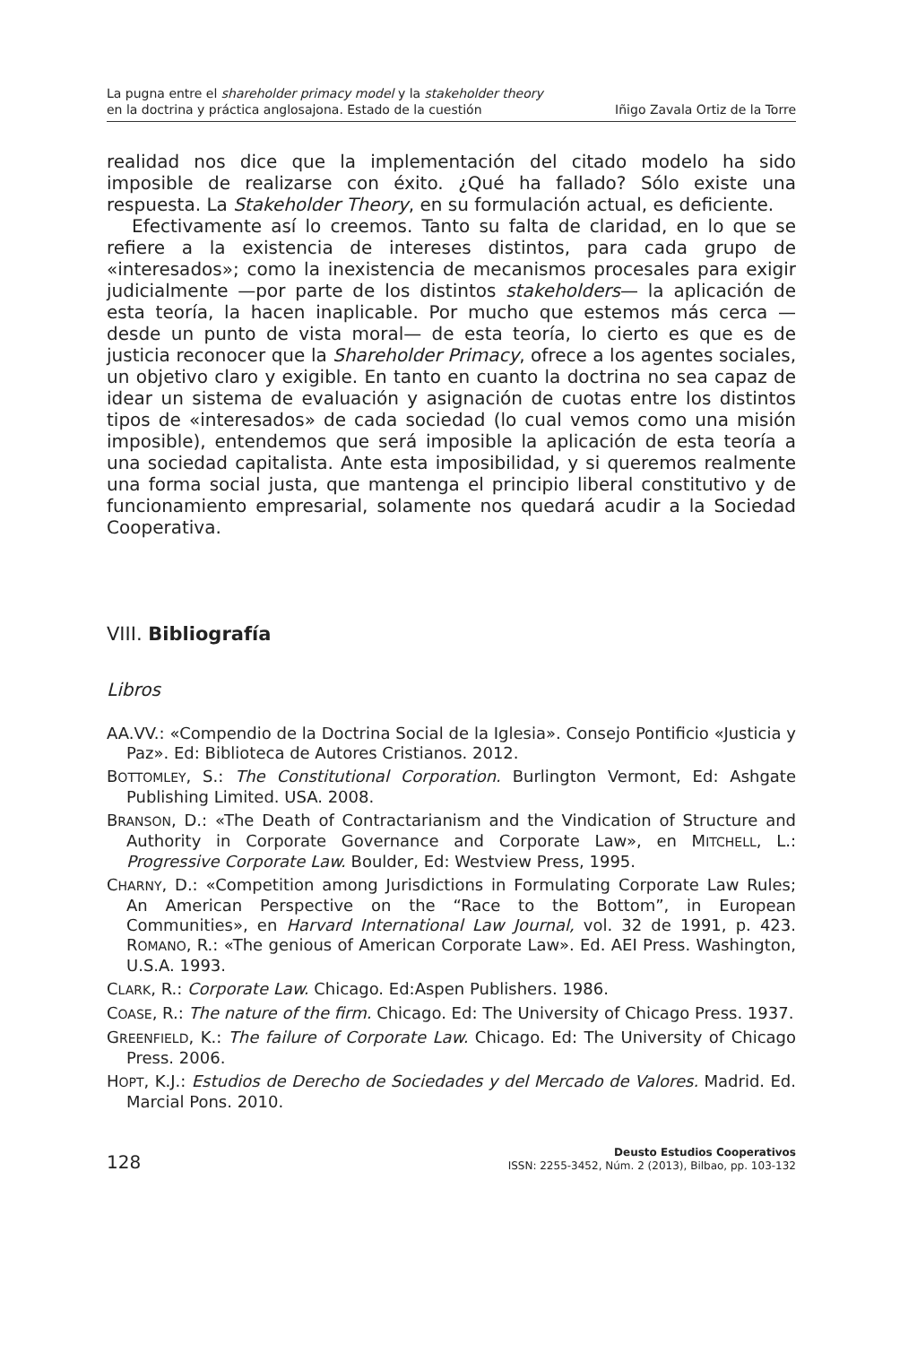La pugna entre el shareholder primacy model y la stakeholder theory
en la doctrina y práctica anglosajona. Estado de la cuestión
Iñigo Zavala Ortiz de la Torre
realidad nos dice que la implementación del citado modelo ha sido imposible de realizarse con éxito. ¿Qué ha fallado? Sólo existe una respuesta. La Stakeholder Theory, en su formulación actual, es deficiente.
Efectivamente así lo creemos. Tanto su falta de claridad, en lo que se refiere a la existencia de intereses distintos, para cada grupo de «interesados»; como la inexistencia de mecanismos procesales para exigir judicialmente —por parte de los distintos stakeholders— la aplicación de esta teoría, la hacen inaplicable. Por mucho que estemos más cerca —desde un punto de vista moral— de esta teoría, lo cierto es que es de justicia reconocer que la Shareholder Primacy, ofrece a los agentes sociales, un objetivo claro y exigible. En tanto en cuanto la doctrina no sea capaz de idear un sistema de evaluación y asignación de cuotas entre los distintos tipos de «interesados» de cada sociedad (lo cual vemos como una misión imposible), entendemos que será imposible la aplicación de esta teoría a una sociedad capitalista. Ante esta imposibilidad, y si queremos realmente una forma social justa, que mantenga el principio liberal constitutivo y de funcionamiento empresarial, solamente nos quedará acudir a la Sociedad Cooperativa.
VIII. Bibliografía
Libros
AA.VV.: «Compendio de la Doctrina Social de la Iglesia». Consejo Pontificio «Justicia y Paz». Ed: Biblioteca de Autores Cristianos. 2012.
BOTTOMLEY, S.: The Constitutional Corporation. Burlington Vermont, Ed: Ashgate Publishing Limited. USA. 2008.
BRANSON, D.: «The Death of Contractarianism and the Vindication of Structure and Authority in Corporate Governance and Corporate Law», en MITCHELL, L.: Progressive Corporate Law. Boulder, Ed: Westview Press, 1995.
CHARNY, D.: «Competition among Jurisdictions in Formulating Corporate Law Rules; An American Perspective on the “Race to the Bottom”, in European Communities», en Harvard International Law Journal, vol. 32 de 1991, p. 423. ROMANO, R.: «The genious of American Corporate Law». Ed. AEI Press. Washington, U.S.A. 1993.
CLARK, R.: Corporate Law. Chicago. Ed:Aspen Publishers. 1986.
COASE, R.: The nature of the firm. Chicago. Ed: The University of Chicago Press. 1937.
GREENFIELD, K.: The failure of Corporate Law. Chicago. Ed: The University of Chicago Press. 2006.
HOPT, K.J.: Estudios de Derecho de Sociedades y del Mercado de Valores. Madrid. Ed. Marcial Pons. 2010.
128
Deusto Estudios Cooperativos
ISSN: 2255-3452, Núm. 2 (2013), Bilbao, pp. 103-132